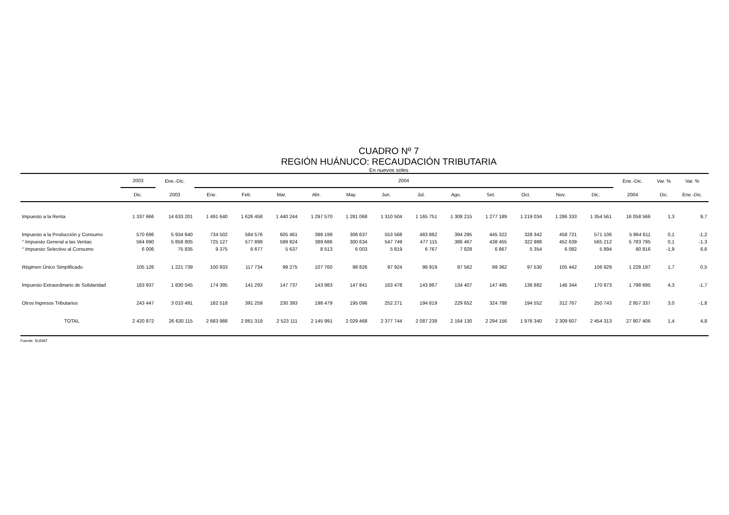CUADRO Nº 7
REGIÓN HUÁNUCO: RECAUDACIÓN TRIBUTARIA
En nuevos soles
| | 2003 | Ene.-Dic. | 2004 | | | | | | | | | | | | Ene.-Dic. | Var. % | Var. % |
| --- | --- | --- | --- | --- | --- | --- | --- | --- | --- | --- | --- | --- | --- | --- | --- | --- | --- |
| | Dic. | 2003 | Ene. | Feb. | Mar. | Abr. | May. | Jun. | Jul. | Ago. | Set. | Oct. | Nov. | Dic. | 2004 | Dic. | Ene.-Dic. |
| Impuesto a la Renta | 1 337 666 | 14 633 201 | 1 491 640 | 1 626 458 | 1 440 244 | 1 297 570 | 1 281 068 | 1 310 504 | 1 165 751 | 1 308 215 | 1 277 189 | 1 219 034 | 1 286 333 | 1 354 561 | 16 058 566 | 1,3 | 9,7 |
| Impuesto a la Producción y Consumo | 570 696 | 5 934 640 | 734 502 | 584 576 | 605 461 | 398 199 | 306 637 | 553 568 | 483 882 | 394 295 | 445 322 | 328 342 | 458 721 | 571 106 | 5 864 611 | 0,1 | -1,2 |
| ° Impuesto General a las Ventas | 564 690 | 5 858 805 | 725 127 | 577 899 | 599 824 | 389 686 | 300 634 | 547 749 | 477 115 | 386 467 | 438 455 | 322 988 | 452 639 | 565 212 | 5 783 795 | 0,1 | -1,3 |
| ° Impuesto Selectivo al Consumo | 6 006 | 75 835 | 9 375 | 6 677 | 5 637 | 8 513 | 6 003 | 5 819 | 6 767 | 7 828 | 6 867 | 5 354 | 6 082 | 5 894 | 80 816 | -1,9 | 6,6 |
| Régimen Único Simplificado | 105 126 | 1 221 739 | 100 933 | 117 734 | 99 275 | 107 760 | 98 826 | 97 924 | 98 919 | 97 562 | 99 362 | 97 530 | 105 442 | 106 929 | 1 228 197 | 1,7 | 0,5 |
| Impuesto Extraordinario de Solidaridad | 163 937 | 1 830 045 | 174 395 | 141 293 | 147 737 | 143 983 | 147 841 | 163 478 | 143 867 | 134 407 | 147 495 | 136 882 | 146 344 | 170 973 | 1 798 695 | 4,3 | -1,7 |
| Otros Ingresos Tributarios | 243 447 | 3 010 491 | 182 518 | 391 259 | 230 393 | 198 479 | 195 096 | 252 271 | 194 819 | 229 652 | 324 788 | 194 552 | 312 767 | 250 743 | 2 957 337 | 3,0 | -1,8 |
| TOTAL | 2 420 872 | 26 630 115 | 2 683 988 | 2 861 319 | 2 523 111 | 2 145 991 | 2 029 468 | 2 377 744 | 2 087 238 | 2 164 130 | 2 294 156 | 1 976 340 | 2 309 607 | 2 454 313 | 27 907 406 | 1,4 | 4,8 |
Fuente: SUNAT